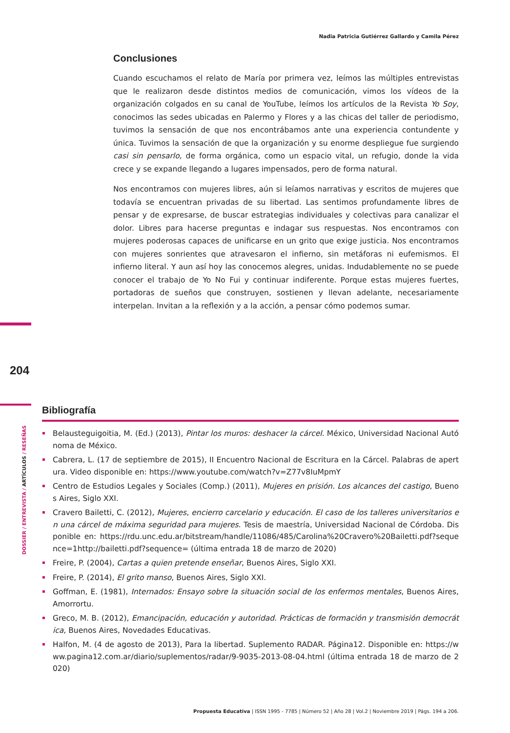Nadia Patricia Gutiérrez Gallardo y Camila Pérez
Conclusiones
Cuando escuchamos el relato de María por primera vez, leímos las múltiples entrevistas que le realizaron desde distintos medios de comunicación, vimos los vídeos de la organización colgados en su canal de YouTube, leímos los artículos de la Revista Yo Soy, conocimos las sedes ubicadas en Palermo y Flores y a las chicas del taller de periodismo, tuvimos la sensación de que nos encontrábamos ante una experiencia contundente y única. Tuvimos la sensación de que la organización y su enorme despliegue fue surgiendo casi sin pensarlo, de forma orgánica, como un espacio vital, un refugio, donde la vida crece y se expande llegando a lugares impensados, pero de forma natural.
Nos encontramos con mujeres libres, aún si leíamos narrativas y escritos de mujeres que todavía se encuentran privadas de su libertad. Las sentimos profundamente libres de pensar y de expresarse, de buscar estrategias individuales y colectivas para canalizar el dolor. Libres para hacerse preguntas e indagar sus respuestas. Nos encontramos con mujeres poderosas capaces de unificarse en un grito que exige justicia. Nos encontramos con mujeres sonrientes que atravesaron el infierno, sin metáforas ni eufemismos. El infierno literal. Y aun así hoy las conocemos alegres, unidas. Indudablemente no se puede conocer el trabajo de Yo No Fui y continuar indiferente. Porque estas mujeres fuertes, portadoras de sueños que construyen, sostienen y llevan adelante, necesariamente interpelan. Invitan a la reflexión y a la acción, a pensar cómo podemos sumar.
204
DOSSIER / ENTREVISTA / ARTÍCULOS / RESEÑAS
Bibliografía
Belausteguigoitia, M. (Ed.) (2013), Pintar los muros: deshacer la cárcel. México, Universidad Nacional Autónoma de México.
Cabrera, L. (17 de septiembre de 2015), II Encuentro Nacional de Escritura en la Cárcel. Palabras de apertura. Video disponible en: https://www.youtube.com/watch?v=Z77v8IuMpmY
Centro de Estudios Legales y Sociales (Comp.) (2011), Mujeres en prisión. Los alcances del castigo, Buenos Aires, Siglo XXI.
Cravero Bailetti, C. (2012), Mujeres, encierro carcelario y educación. El caso de los talleres universitarios en una cárcel de máxima seguridad para mujeres. Tesis de maestría, Universidad Nacional de Córdoba. Disponible en: https://rdu.unc.edu.ar/bitstream/handle/11086/485/Carolina%20Cravero%20Bailetti.pdf?sequence=1http://bailetti.pdf?sequence= (última entrada 18 de marzo de 2020)
Freire, P. (2004), Cartas a quien pretende enseñar, Buenos Aires, Siglo XXI.
Freire, P. (2014), El grito manso, Buenos Aires, Siglo XXI.
Goffman, E. (1981), Internados: Ensayo sobre la situación social de los enfermos mentales, Buenos Aires, Amorrortu.
Greco, M. B. (2012), Emancipación, educación y autoridad. Prácticas de formación y transmisión democrática, Buenos Aires, Novedades Educativas.
Halfon, M. (4 de agosto de 2013), Para la libertad. Suplemento RADAR. Página12. Disponible en: https://www.pagina12.com.ar/diario/suplementos/radar/9-9035-2013-08-04.html (última entrada 18 de marzo de 2020)
Propuesta Educativa | ISSN 1995 - 7785 | Número 52 | Año 28 | Vol.2 | Noviembre 2019 | Págs. 194 a 206.